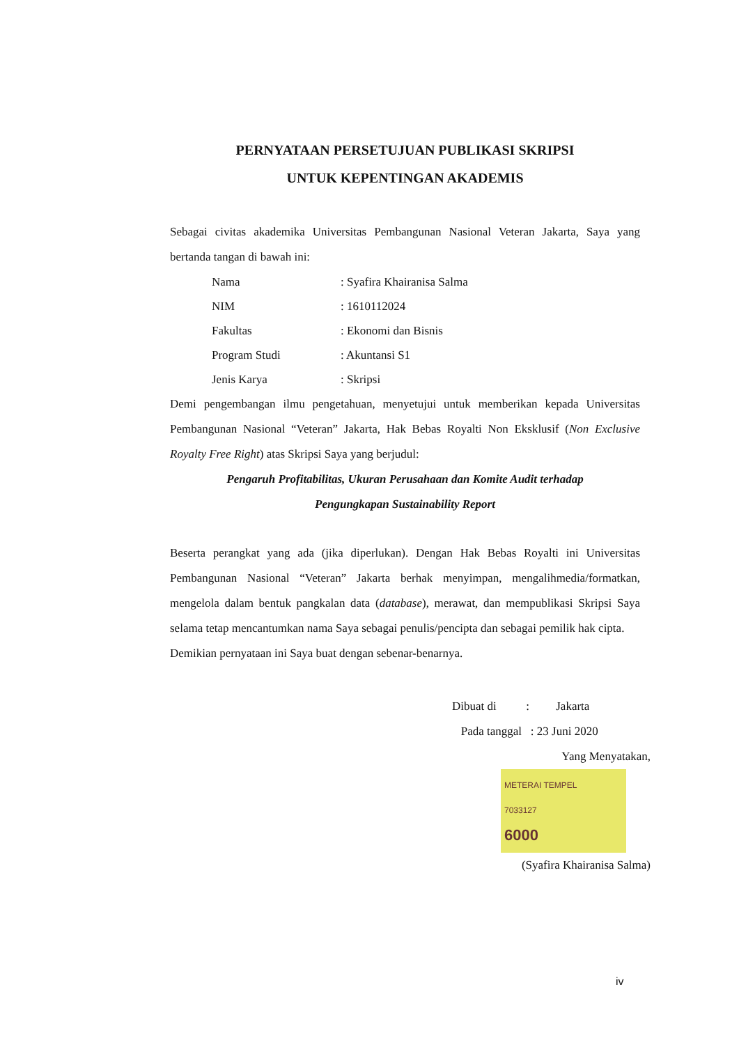PERNYATAAN PERSETUJUAN PUBLIKASI SKRIPSI
UNTUK KEPENTINGAN AKADEMIS
Sebagai civitas akademika Universitas Pembangunan Nasional Veteran Jakarta, Saya yang bertanda tangan di bawah ini:
| Nama | : Syafira Khairanisa Salma |
| NIM | : 1610112024 |
| Fakultas | : Ekonomi dan Bisnis |
| Program Studi | : Akuntansi S1 |
| Jenis Karya | : Skripsi |
Demi pengembangan ilmu pengetahuan, menyetujui untuk memberikan kepada Universitas Pembangunan Nasional “Veteran” Jakarta, Hak Bebas Royalti Non Eksklusif (Non Exclusive Royalty Free Right) atas Skripsi Saya yang berjudul:
Pengaruh Profitabilitas, Ukuran Perusahaan dan Komite Audit terhadap
Pengungkapan Sustainability Report
Beserta perangkat yang ada (jika diperlukan). Dengan Hak Bebas Royalti ini Universitas Pembangunan Nasional “Veteran” Jakarta berhak menyimpan, mengalihmedia/formatkan, mengelola dalam bentuk pangkalan data (database), merawat, dan mempublikasi Skripsi Saya selama tetap mencantumkan nama Saya sebagai penulis/pencipta dan sebagai pemilik hak cipta.
Demikian pernyataan ini Saya buat dengan sebenar-benarnya.
Dibuat di : Jakarta
Pada tanggal : 23 Juni 2020
Yang Menyatakan,
METERAI TEMPEL
7033127
6000
(Syafira Khairanisa Salma)
iv